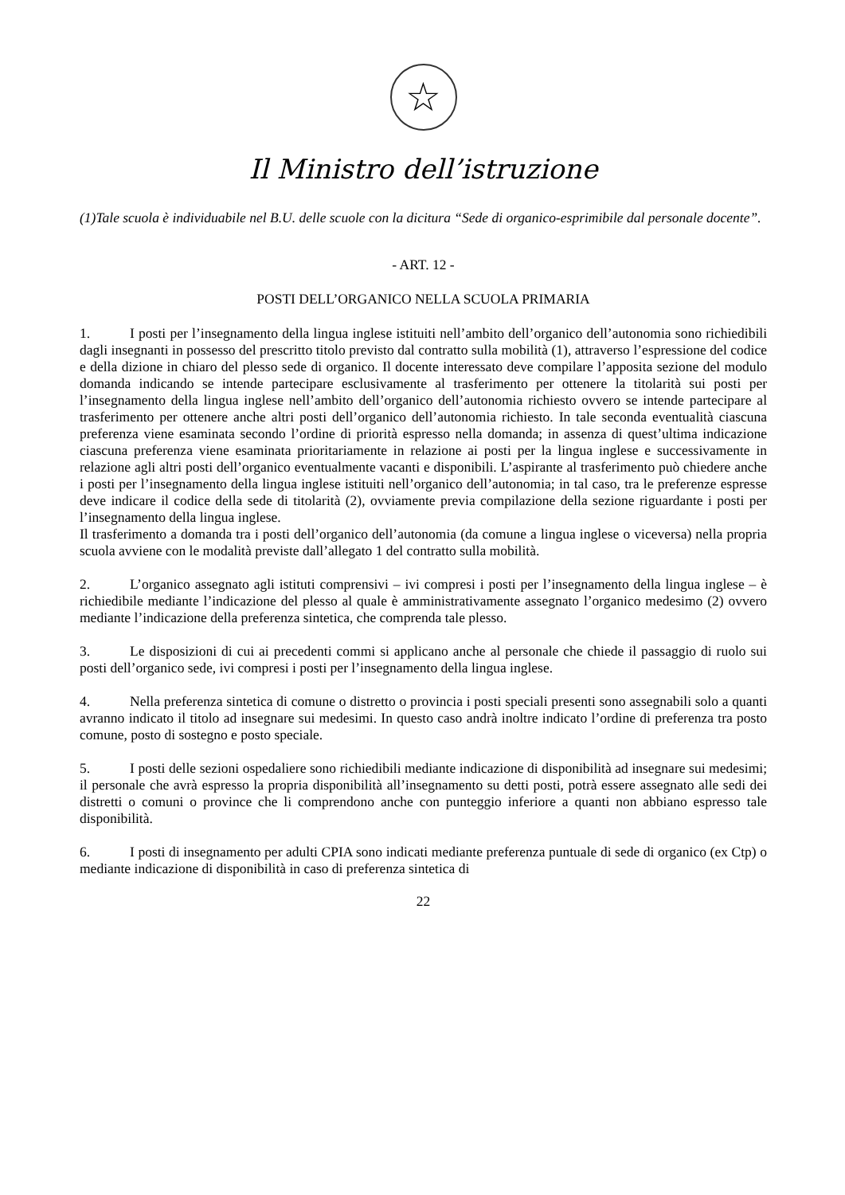☆
Il Ministro dell’istruzione
(1)Tale scuola è individuabile nel B.U. delle scuole con la dicitura “Sede di organico-esprimibile dal personale docente”.
- ART. 12 -
POSTI DELL’ORGANICO NELLA SCUOLA PRIMARIA
1. I posti per l’insegnamento della lingua inglese istituiti nell’ambito dell’organico dell’autonomia sono richiedibili dagli insegnanti in possesso del prescritto titolo previsto dal contratto sulla mobilità (1), attraverso l’espressione del codice e della dizione in chiaro del plesso sede di organico. Il docente interessato deve compilare l’apposita sezione del modulo domanda indicando se intende partecipare esclusivamente al trasferimento per ottenere la titolarità sui posti per l’insegnamento della lingua inglese nell’ambito dell’organico dell’autonomia richiesto ovvero se intende partecipare al trasferimento per ottenere anche altri posti dell’organico dell’autonomia richiesto. In tale seconda eventualità ciascuna preferenza viene esaminata secondo l’ordine di priorità espresso nella domanda; in assenza di quest’ultima indicazione ciascuna preferenza viene esaminata prioritariamente in relazione ai posti per la lingua inglese e successivamente in relazione agli altri posti dell’organico eventualmente vacanti e disponibili. L’aspirante al trasferimento può chiedere anche i posti per l’insegnamento della lingua inglese istituiti nell’organico dell’autonomia; in tal caso, tra le preferenze espresse deve indicare il codice della sede di titolarità (2), ovviamente previa compilazione della sezione riguardante i posti per l’insegnamento della lingua inglese.
Il trasferimento a domanda tra i posti dell’organico dell’autonomia (da comune a lingua inglese o viceversa) nella propria scuola avviene con le modalità previste dall’allegato 1 del contratto sulla mobilità.
2. L’organico assegnato agli istituti comprensivi – ivi compresi i posti per l’insegnamento della lingua inglese – è richiedibile mediante l’indicazione del plesso al quale è amministrativamente assegnato l’organico medesimo (2) ovvero mediante l’indicazione della preferenza sintetica, che comprenda tale plesso.
3. Le disposizioni di cui ai precedenti commi si applicano anche al personale che chiede il passaggio di ruolo sui posti dell’organico sede, ivi compresi i posti per l’insegnamento della lingua inglese.
4. Nella preferenza sintetica di comune o distretto o provincia i posti speciali presenti sono assegnabili solo a quanti avranno indicato il titolo ad insegnare sui medesimi. In questo caso andrà inoltre indicato l’ordine di preferenza tra posto comune, posto di sostegno e posto speciale.
5. I posti delle sezioni ospedaliere sono richiedibili mediante indicazione di disponibilità ad insegnare sui medesimi; il personale che avrà espresso la propria disponibilità all’insegnamento su detti posti, potrà essere assegnato alle sedi dei distretti o comuni o province che li comprendono anche con punteggio inferiore a quanti non abbiano espresso tale disponibilità.
6. I posti di insegnamento per adulti CPIA sono indicati mediante preferenza puntuale di sede di organico (ex Ctp) o mediante indicazione di disponibilità in caso di preferenza sintetica di
22